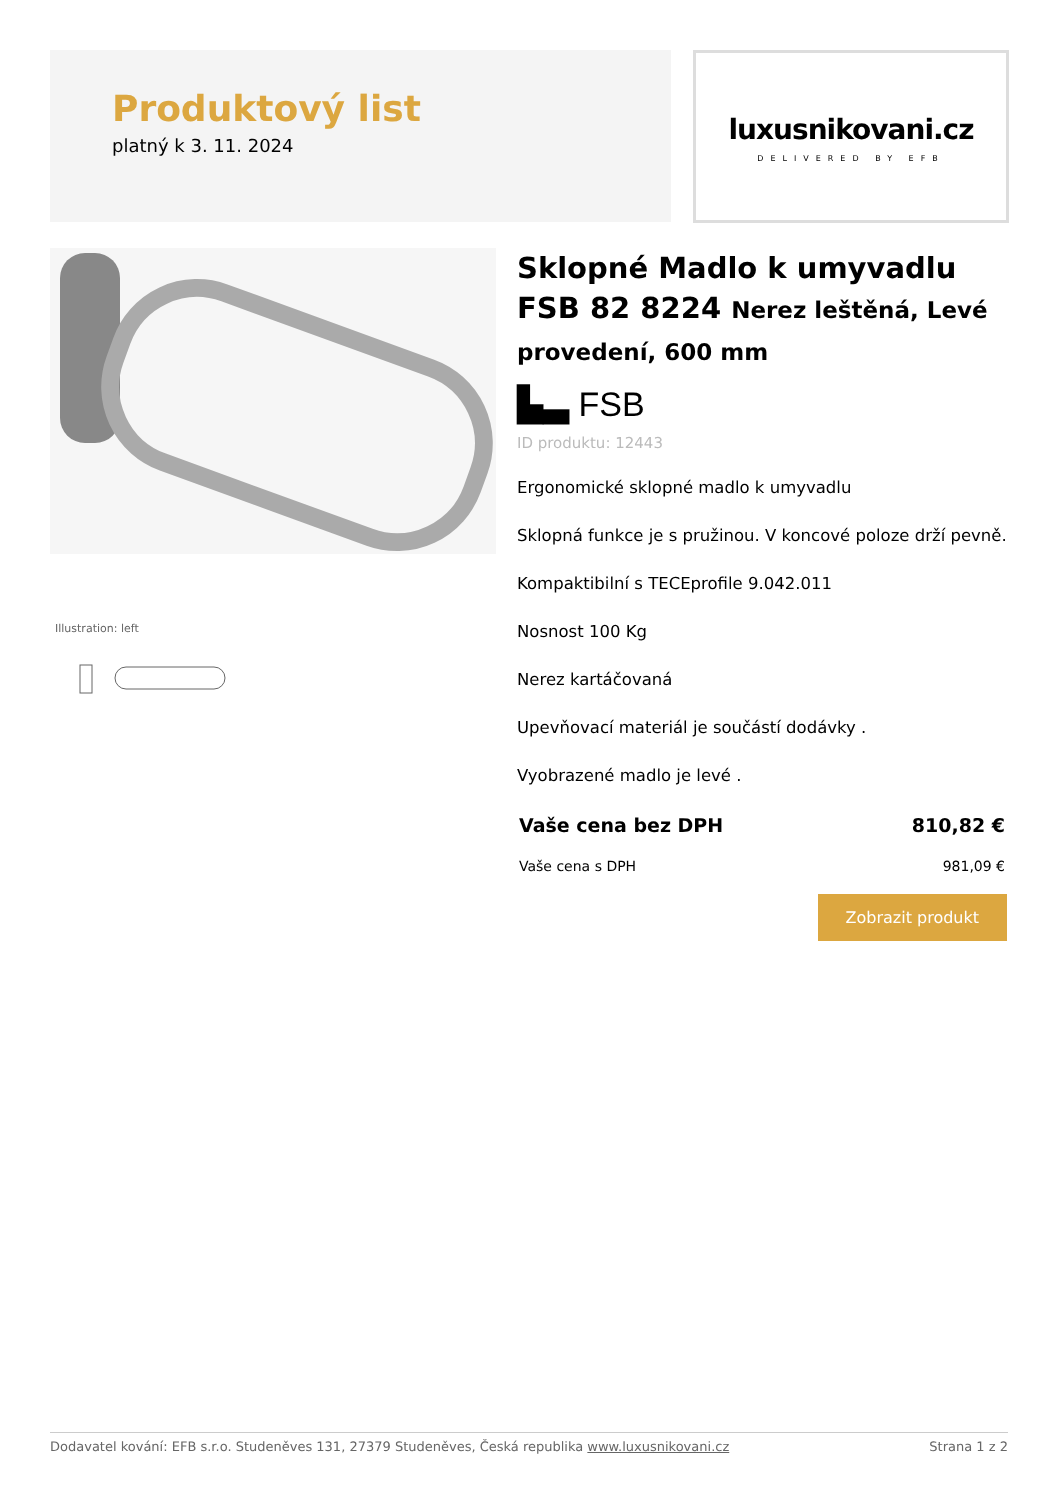Produktový list
platný k 3. 11. 2024
luxusnikovani.cz
DELIVERED BY EFB
Illustration: left
Sklopné Madlo k umyvadlu FSB 82 8224 Nerez leštěná, Levé provedení, 600 mm
▙▃ FSB
ID produktu: 12443
Ergonomické sklopné madlo k umyvadlu
Sklopná funkce je s pružinou. V koncové poloze drží pevně.
Kompaktibilní s TECEprofile 9.042.011
Nosnost 100 Kg
Nerez kartáčovaná
Upevňovací materiál je součástí dodávky .
Vyobrazené madlo je levé .
Vaše cena bez DPH 810,82 €
Vaše cena s DPH 981,09 €
Zobrazit produkt
Dodavatel kování: EFB s.r.o. Studeněves 131, 27379 Studeněves, Česká republika www.luxusnikovani.cz Strana 1 z 2